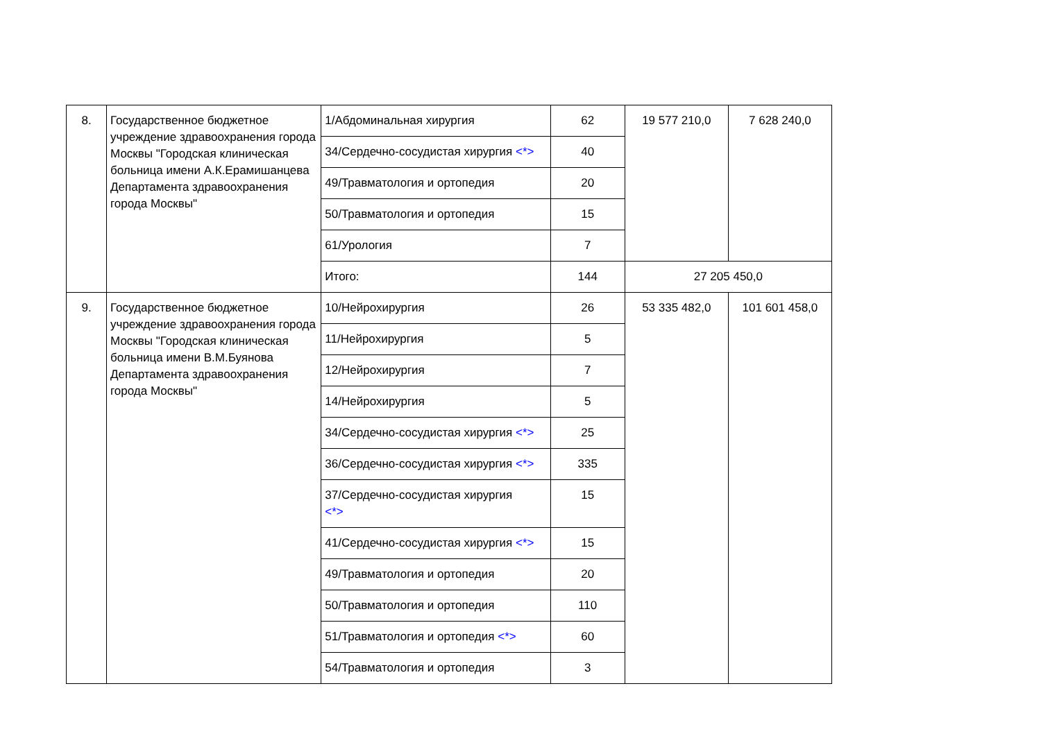| 8. | Государственное бюджетное учреждение здравоохранения города Москвы "Городская клиническая больница имени А.К.Ерамишанцева Департамента здравоохранения города Москвы" | 1/Абдоминальная хирургия | 62 | 19 577 210,0 | 7 628 240,0 |
| | | 34/Сердечно-сосудистая хирургия <*> | 40 | | |
| | | 49/Травматология и ортопедия | 20 | | |
| | | 50/Травматология и ортопедия | 15 | | |
| | | 61/Урология | 7 | | |
| | | Итого: | 144 | 27 205 450,0 | |
| 9. | Государственное бюджетное учреждение здравоохранения города Москвы "Городская клиническая больница имени В.М.Буянова Департамента здравоохранения города Москвы" | 10/Нейрохирургия | 26 | 53 335 482,0 | 101 601 458,0 |
| | | 11/Нейрохирургия | 5 | | |
| | | 12/Нейрохирургия | 7 | | |
| | | 14/Нейрохирургия | 5 | | |
| | | 34/Сердечно-сосудистая хирургия <*> | 25 | | |
| | | 36/Сердечно-сосудистая хирургия <*> | 335 | | |
| | | 37/Сердечно-сосудистая хирургия <*> | 15 | | |
| | | 41/Сердечно-сосудистая хирургия <*> | 15 | | |
| | | 49/Травматология и ортопедия | 20 | | |
| | | 50/Травматология и ортопедия | 110 | | |
| | | 51/Травматология и ортопедия <*> | 60 | | |
| | | 54/Травматология и ортопедия | 3 | | |